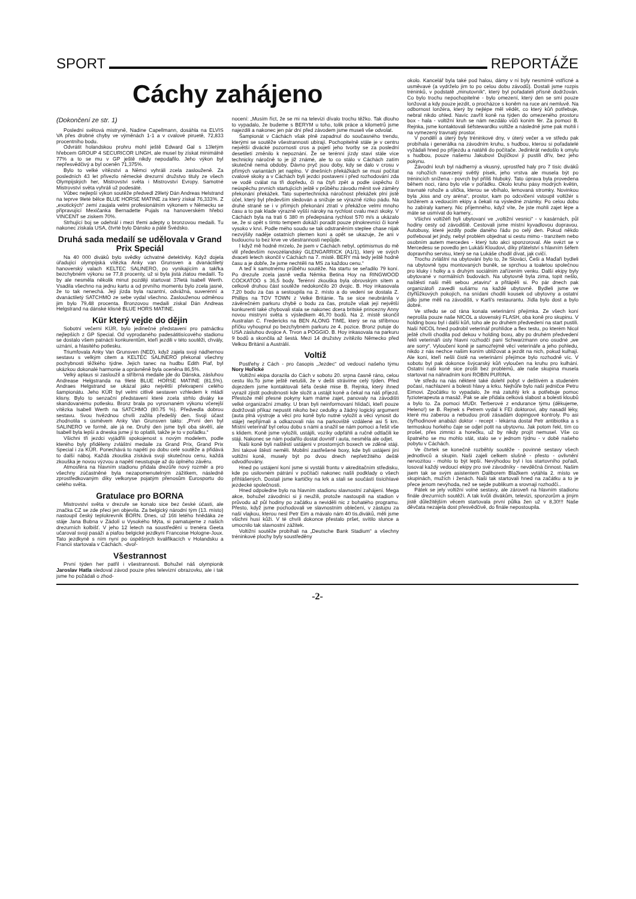SPORT REPORTÁŽE
Cáchy zahájeno
(Dokončení ze str. 1)
Poslední světová mistryně, Nadine Capellmann, dosáhla na ELVIS VA přes drobné chyby ve výměnách 1-1 a v cvalové piruetě, 72,833 procentního bodu.
Odvrátit holandskou prohru mohl ještě Edward Gal s 13letým hřebcem GROUP 4 SECURICOR LINGH, ale musel by získat minimálně 77% a to se mu v GP ještě nikdy nepodařilo. Jeho výkon byl nepřesvědčivý a byl oceněn 71,375%.
Bylo to velké vítězství a Němci vyhráli zcela zaslouženě. Za posledních 43 let přivezlo německé drezurní družstvo tituly ze všech Olympijských her, Mistrovství světa i Mistrovství Evropy. Samotné Mistrovství světa vyhráli už podesáté.
Vůbec nejlepší výkon soutěže předvedl 29letý Dán Andreas Helstrand na teprve 9leté bělce BLUE HORSE MATINE za který získal 76,333%. Z „exotických“ zemí zaujala velmi profesionálním výkonem v Německu se připravující Mexičanka Bernadette Pujals na hanoverském hřebci VINCENT se ziskem 70%.
Strhující boj se odehrál i mezi třemi adepty o bronzovou medaili. Tu nakonec získala USA, čtvrté bylo Dánsko a páté Švédsko.
Druhá sada medailí se udělovala v Grand Prix Speciál
Na 40 000 diváků bylo svědky úchvatné detektivky. Když dojela úřadující olympijská vítězka Anky van Grunsven a dvanáctiletý hanoverský valach KELTEC SALINERO, po vynikajícím a takřka bezchybném výkonu se 77,8 procenty, už si byla jistá zlatou medailí. To by ale nesměla několik minut později startovat 37letá Isabell Werth. Vsadila všechno na jednu kartu a od prvního momentu bylo zcela jasné, že to tak nenechá. Její jízda byla razantní, odvážná, suverénní a dvanáctiletý SATCHMO ze sebe vydal všechno. Zaslouženou odměnou jim bylo 79,48 procenta. Bronzovou medaili získal Dán Andreas Helgstrand na dánské klisně BLUE HORS MATINE.
Kür který vejde do dějin
Sobotní večerní KÜR, bylo jedinečné představení pro patnáctku nejlepších z GP Special. Od vyprodaného padesátitisícového stadionu se dostalo všem patnácti konkurentům, kteří jezdili v této soutěži, chvály, uznání, a hlasitého potlesku.
Triumfovala Anky Van Grunsven (NED), když zajela svoji nádhernou sestavu s velkým citem a KELTEC SALINERO překonal všechny pochybnosti těžkého týdne. Jejich tanec na hudbu Edith Piaf, byl ukázkou dokonalé harmonie a oprávněně byla oceněna 86,5%.
Velký aplaus si zasloužil a stříbrná medaile jde do Dánska, zásluhou Andrease Helgstranda na 9leté BLUE HORSE MATINE (81,5%). Andraes Helgstrand se ukázal jako největší překvapení celého šampionátu. Jeho KÜR byl velmi citlivě sestaven vzhledem k mládí klisny. Bylo to senzační představení které zcela strhlo diváky ke skandovanému potlesku. Bronz brala po vyrovnaném výkonu včerejší vítězka Isabell Werth na SATCHMO (80.75 %). Předvedla dobrou sestavu. Svou hvězdnou chvíli zažila předešlý den. Svoji účast zhodnotila s úsměvem Anky Van Grunsven takto: „První den byl SALINERO ve formě, ale já ne. Druhý den jsme byli oba skvělí, ale Isabell byla lepší a dneska jsme jí to oplatili, takže je to v pořádku.“
Všichni tři jezdci vyjádřili spokojenost s novým modelem, podle kterého byly přiděleny zvláštní medaile za Grand Prix, Grand Prix Special i za KÜR. Ponechává to napětí po dobu celé soutěže a přidává to další náboj. Každá zkouška získává svoji skutečnou cenu, každá zkouška je novou výzvou a napětí neustupuje až do úplného závěru.
Atmosféra na hlavním stadionu přidala drezůře nový rozměr a pro všechny zúčastněné byla nezapomenutelným zážitkem, následně zprostředkovaným díky velkoryse pojatým přenosům Eurosportu do celého světa.
Gratulace pro BORNA
Mistrovství světa v drezuře se konalo sice bez české účasti, ale značka CZ se zde přeci jen objevila. Za belgický národní tým (13. místo) nastoupil český teplokrevník BORN. Dnes, už 16ti letého hnědáka ze stáje Jana Bubna v Zádolí u Vysokého Mýta, si pamatujeme z našich drezurních kolbišť. V jeho 12 letech na soustředění u trenéra Geeta učaroval svoji pasáží a piafou belgické jezdkyni Francoise Hologne-Joux. Tato jezdkyně s ním nyní po úspěšných kvalifikacích v Holandsku a Francii startovala v Cáchách. -dvoř-
Všestrannost
První týden her patřil i všestrannosti. Bohužel náš olympionik Jaroslav Hatla sledoval závod pouze přes televizní obrazovku, ale i tak jsme ho požádali o zhod-
nocení: „Musím říct, že se mi na televizi dívalo trochu těžko. Tak dlouho to vypadalo, že budeme s BERYM u toho, tolik práce a kilometrů jsme najezdili a nakonec jen pár dní před závodem jsme museli vše odvolat.
Šampionát v Cáchách však plně zapadnul do současného trendu, kterými se soutěže všestrannosti ubírají. Pochopitelně stále je v centru největší divácké pozornosti cros a pojetí jeho tvorby se za poslední desetiletí změnilo k nepoznání. Že se terénní jízdy staví stále více technicky náročně to je již známé, ale to co stálo v Cáchách zatím skutečně nemá obdoby. Dávno pryč jsou doby, kdy se dalo v crosu v přímých variantách jet naplno. V dnešních překážkách se musí počítat cvalové skoky a v Cáchách byli jezdci postaveni i před rozhodování zda ve vodě cválat na tři dopředu, či na čtyři zpět a podle úspěchu či neúspěchu prvních startujících ještě v průběhu závodu měnit své záměry překonání překážek. Tato supertechnická náročnost překážek plní jistě účel, který byl především sledován a snižuje se výrazně riziko pádu. Na druhé straně se i v přímých překonání ztratí v překážce velmi mnoho času a to pak klade výrazně vyšší nároky na rychlost cvalu mezi skoky. V Cáchách byla na trati 6 380 m předepsána rychlost 570 m/s a ukázalo se, že si opět s tímto tempem dokáží poradit pouze plnokrevníci či koně vysoko v krvi. Podle mého soudu se tak odstraněním steplee chase nijak nezvýšily naděje ostatních plemen koní a opět se ukazuje, že ani v budoucnu to bez krve ve všestrannosti nepůjde.
I když mě hodně mrzelo, že jsem v Cáchách nebyl, optimismus do mě vlil především novozélandský GLENGARRICK (A1/1), který ve svých dvaceti letech skončil v Cáchách na 7. místě. BERY má tedy ještě hodně času a je dobře, že jsme nechtěli na MS za každou cenu.“
A teď k samotnému průběhu soutěže. Na startu se seřadilo 79 koní. Po drezuře zcela jasně vedla Němka Betina Hoy na RINGWOOD COCKATOO s 36,5 body. Terénní zkouška byla obrovským sítem a celkově druhou část soutěže nedokončilo 20 dvojic. B. Hoy inkasovala 7,20 bodu za čas a sestoupila na 2. místo a do vedení se dostala Z. Phillips na TOV TOWN z Velké Británie. Ta se sice neubránila v závěrečném parkuru chybě o bodu za čas, protože však její největší konkurenti také chybovali stala se nakonec dcera britské princezny Anny novou mistryní světa s výsledkem 46,70 bodů. Na 2. místě skončil Australan C. Fredericks na BEN ALONG TIME, který se na stříbrnou příčku vyhoupnul po bezchybném parkuru ze 4. pozice. Bronz putuje do USA zásluhou dvojice A. Trvon a POGGIO. B. Hoy inkasovala na parkuru 9 bodů a skončila až šestá. Mezi 14 družstvy zvítězilo Německo před Velkou Británií a Austrálií.
Voltiž
Postřehy z Cách - pro časopis „Jezdec“ od vedoucí našeho týmu Nory Hořické
Voltižní ekipa dorazila do Cách v sobotu 20. srpna časně ráno, celou cestu lilo.To jsme ještě netušili, že v dešti strávíme celý týden. Před dojezdem jsme kontaktovali šéfa české mise B. Rejnka, který ihned vyrazil zjistit podrobnosti kde složit a ustájit koně a čekal na náš příjezd. Přestože měl přesné pokyny kam máme zajet, panovaly na závodišti velké organizační zmatky. U bran byli neinformovaní hlídači, kteří pouze dodržovali příkaz nepustit nikoho bez cedulky a žádný logický argument (auta plná výstroje a věcí pro koně bylo nutné vyložit a věci vynosit do stáje) nepřijímali a odkazovali nás na parkoviště vzdálené asi 5 km. Místní veterinář byl celou dobu s námi a snažil se nám pomoci a řešit vše s klidem. Koně jsme vyložili, ustájili, vozíky odpřáhli a ručně odtlačili ke stáji. Nakonec se nám podařilo dostat dovnitř i auta, nesměla ale odjet.
Naši koně byli naštěstí ustájeni v prostorných boxech ve zděné stáji. Jiní takové štěstí neměli. Mobilní zastřešené boxy, kde byli ustájeni jiní voltižní koně, musely být po dvou dnech nepřetržitého deště odvodňovány.
Hned po ustájení koní jsme si vystáli frontu v akreditačním středisku, kde po usilovném pátrání v počítači nakonec našli podklady o všech přihlášených. Dostali jsme kartičky na krk a stali se součástí tisícihlavé jezdecké společnosti.
Hned odpoledne bylo na hlavním stadionu slavnostní zahájení. Mega akce, bohužel závodníci si ji neužili, protože nastoupili na stadion v průvodu až půl hodiny po začátku a neviděli nic z bohatého programu. Přesto, když jsme pochodovali ve slavnostním oblečení, v zástupu za naší vlajkou, kterou nesl Petr Eim a mávalo nám 40 tis.diváků, měli jsme všichni husí kůži. V té chvíli dokonce přestalo pršet, svítilo slunce a umocnilo tak slavnostní zážitek.
Voltižní soutěže probíhali na „Deutsche Bank Stadium“ a všechny tréninkové plochy byly soustředěny
okolo. Kancelář byla také pod halou, dámy v ní byly nesmírně vstřícné a usměvavé (a vydrželo jim to po celou dobu závodů). Dostali jsme rozpis tréninků, v podstatě „minutovník“, který byl pořadateli přísně dodržován. Co bylo trochu nepochopitelné - bylo omezení, který den se smí pouze lonžovat a kdy pouze jezdit, o procházce s koněm na ruce ani nemluvě. Na odbornost lonžéra, který by nejlépe měl vědět, co který kůň potřebuje, nebral nikdo ohled. Navíc zavřít koně na týden do omezeného prostoru box - hala - voltižní kruh se nám nezdálo vůči koním fér. Za pomoci B. Rejnka, jsme kontaktovali šéfstewardku voltiže a následně jsme pak mohli i na vymezený travnatý prostor.
V pondělí a úterý byly tréninkové dny, v úterý večer a ve středu pak probíhala i generálka na závodním kruhu, s hudbou, kterou si pořadatelé vyžádali hned po příjezdu a natáhli do počítače. Jedinkrát nedošlo k omylu s hudbou, pouze našemu Jakubovi Dujíčkovi jí pustili dřív, bez jeho pokynu.
Závodní kruh byl nádherný a vkusný, uprostřed haly pro 7 tisíc diváků na rohožích navezený světlý písek, jeho vrstva ale musela být po trénincích snížena - povrch byl příliš hluboký. Tato úprava byla provedena během noci, ráno bylo vše v pořádku. Okolo kruhu pásy modrých květin, travnaté rohože a ulička, kterou se vbíhalo, lemovaná stromky. Novinkou byla „kiss and cry aréna“, prostor, kam po odcvičení vstoupil voltižér s lonžérem a vedoucím ekipy a čekali na výsledné známky. Po celou dobu ho zabíraly kamery. Nic příjemného, když víte, že jste mohli zajet lépe a máte se usmívat do kamery..
Všichni voltižéři byli ubytovaní ve „voltižní vesnici“ - v kasárnách, půl hodiny cesty od závodiště. Cestovali jsme místní kyvadlovou dopravou. Autobusy, které jezdily podle daného řádu po celý den. Pokud někdo potřeboval jet jindy, nebyl problém objednat si cestu mimo - tranzitem nebo osobním autem mercedes - který tuto akci sponzoroval. Ale svézt se v Mercedesu se povedlo jen Lukáši Kloudovi, díky přátelství s hlavním šéfem dopravního servisu, který se na Lukáše chodil dívat, jak cvičí.
Trochu zvláštní na ubytování bylo to, že Slováci, Češi a Maďaři bydleli na ubytovně typu montovaných buněk, se sprchou a toaletou společnou pro kluky i holky a s druhým sociálním zařízením venku. Další ekipy byly ubytované v normálních budovách. Na ubytovně byla zima, topit nešlo, naštěstí naši měli sebou „etaviru“ a přitápěli si. Po pár dnech pak organizátoři zavedli sušárnu na každé ubytovně. Bydleli jsme ve čtyřlůžkových pokojích, na snídani chodili kousek od ubytovny a ostatní jídlo jsme měli na závodišti, v Karli’s restaurantu. Jídla bylo dost a bylo dobré.
Ve středu se od rána konala veterinární přejímka. Ze všech koní neprošla pouze naše NICOL a slovenský FLASH, oba koně pro skupinu. V holding boxu byl i další kůň, toho ale po druhém předvedení na start pustili. Naší NICOL hned podrobil veterinář prohlídce a flex testu, po kterém Nicol ještě chvíli chodila pod dekou v holding boxu, aby po druhém předvedení řekli veterináři ústy hlavní rozhodčí paní Schwarzmann ono osudné „we are sorry“. Vyloučení koně je samozřejmě věcí veterináře a jeho pohledu, nikdo z nás nechce našim koním ubližovat a jezdit na nich, pokud kulhají. Ale koní, kteří nešli čistě na veterinární přejímce bylo rozhodně víc. V sobotu byl pak dokonce švýcarský kůň vyloučen na kruhu pro kulhání. Ostatní naši koně sice prošli bez problémů, ale naše skupina musela startovat na náhradním koni ROBIN PURINA.
Ve středu na nás některé také dolehl pobyt v deštivém a studeném počasí, nachlazení a bolesti hlavy a krku. Nejhůře bylo naší jedničce Petru Eimovi. Zpočátku to vypadalo, že má zatuhlý krk a potřebuje pomoc fyzioterapeuta a masáž. Pak se ale přidala celková slabost a bolesti kloubů a bylo to. Za pomoci MUDr. Terberové z endurance týmu (děkujeme, Heleno!) se B. Rejnek s Petrem vydal k FEI doktorovi, aby nasadil léky, které mu zaberou a nebudou proti zásadám dopingové kontroly. Po asi čtyřhodinové anabázi doktor - recept - lékárna dostal Petr antibiotika a s termoskou horkého čaje se odjel potit na ubytovnu. Jak potom řekl, tím co prošel, přes zimnici a horečku, už by nikdy projít nemusel. Vše co špatného se mu mohlo stát, stalo se v jednom týdnu - v době našeho pobytu v Cáchách.
Ve čtvrtek se konečně rozběhly soutěže - povinné sestavy všech jednotlivců a skupin. Naši zajeli celkem slušně - přesto - ovlivnění nervozitou - mohlo to být lepší. Nevýhodou byl i los startovního pořadí, losoval každý vedoucí ekipy pro své závodníky - nevděčná činnost. Našim jsem tak se svým asistentem Daliborem Blažkem vytáhla 2. místo ve skupinách, mužích i ženách. Naši tak startovali hned na začátku a to je přece jenom nevýhoda, než se sejde publikum a srovnají rozhodčí..
Pátek se jely voltižní volné sestavy, ale zároveň na hlavním stadionu finále drezurních soutěží. A tak kvůli divákům, televizi, sponzorům a jiným jistě důležitějším věcem startovala první půlka žen už v 8,30!!! Naše děvčata nezajela dost přesvědčivě, do finále nepostoupila.
-2-